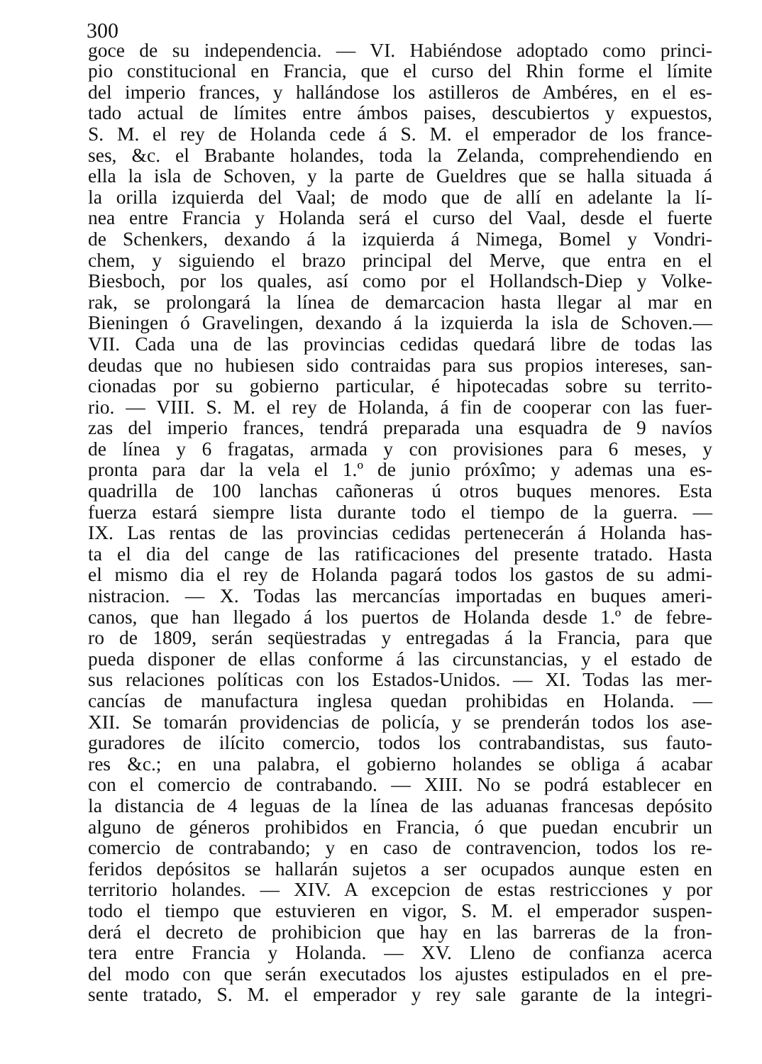300
goce de su independencia. — VI. Habiéndose adoptado como princi-
pio constitucional en Francia, que el curso del Rhin forme el límite
del imperio frances, y hallándose los astilleros de Ambéres, en el es-
tado actual de límites entre ámbos paises, descubiertos y expuestos,
S. M. el rey de Holanda cede á S. M. el emperador de los france-
ses, &c. el Brabante holandes, toda la Zelanda, comprehendiendo en
ella la isla de Schoven, y la parte de Gueldres que se halla situada á
la orilla izquierda del Vaal; de modo que de allí en adelante la lí-
nea entre Francia y Holanda será el curso del Vaal, desde el fuerte
de Schenkers, dexando á la izquierda á Nimega, Bomel y Vondri-
chem, y siguiendo el brazo principal del Merve, que entra en el
Biesboch, por los quales, así como por el Hollandsch-Diep y Volke-
rak, se prolongará la línea de demarcacion hasta llegar al mar en
Bieningen ó Gravelingen, dexando á la izquierda la isla de Schoven.—
VII. Cada una de las provincias cedidas quedará libre de todas las
deudas que no hubiesen sido contraidas para sus propios intereses, san-
cionadas por su gobierno particular, é hipotecadas sobre su territo-
rio. — VIII. S. M. el rey de Holanda, á fin de cooperar con las fuer-
zas del imperio frances, tendrá preparada una esquadra de 9 navíos
de línea y 6 fragatas, armada y con provisiones para 6 meses, y
pronta para dar la vela el 1.º de junio próxîmo; y ademas una es-
quadrilla de 100 lanchas cañoneras ú otros buques menores. Esta
fuerza estará siempre lista durante todo el tiempo de la guerra. —
IX. Las rentas de las provincias cedidas pertenecerán á Holanda has-
ta el dia del cange de las ratificaciones del presente tratado. Hasta
el mismo dia el rey de Holanda pagará todos los gastos de su admi-
nistracion. — X. Todas las mercancías importadas en buques ameri-
canos, que han llegado á los puertos de Holanda desde 1.º de febre-
ro de 1809, serán seqüestradas y entregadas á la Francia, para que
pueda disponer de ellas conforme á las circunstancias, y el estado de
sus relaciones políticas con los Estados-Unidos. — XI. Todas las mer-
cancías de manufactura inglesa quedan prohibidas en Holanda. —
XII. Se tomarán providencias de policía, y se prenderán todos los ase-
guradores de ilícito comercio, todos los contrabandistas, sus fauto-
res &c.; en una palabra, el gobierno holandes se obliga á acabar
con el comercio de contrabando. — XIII. No se podrá establecer en
la distancia de 4 leguas de la línea de las aduanas francesas depósito
alguno de géneros prohibidos en Francia, ó que puedan encubrir un
comercio de contrabando; y en caso de contravencion, todos los re-
feridos depósitos se hallarán sujetos a ser ocupados aunque esten en
territorio holandes. — XIV. A excepcion de estas restricciones y por
todo el tiempo que estuvieren en vigor, S. M. el emperador suspen-
derá el decreto de prohibicion que hay en las barreras de la fron-
tera entre Francia y Holanda. — XV. Lleno de confianza acerca
del modo con que serán executados los ajustes estipulados en el pre-
sente tratado, S. M. el emperador y rey sale garante de la integri-